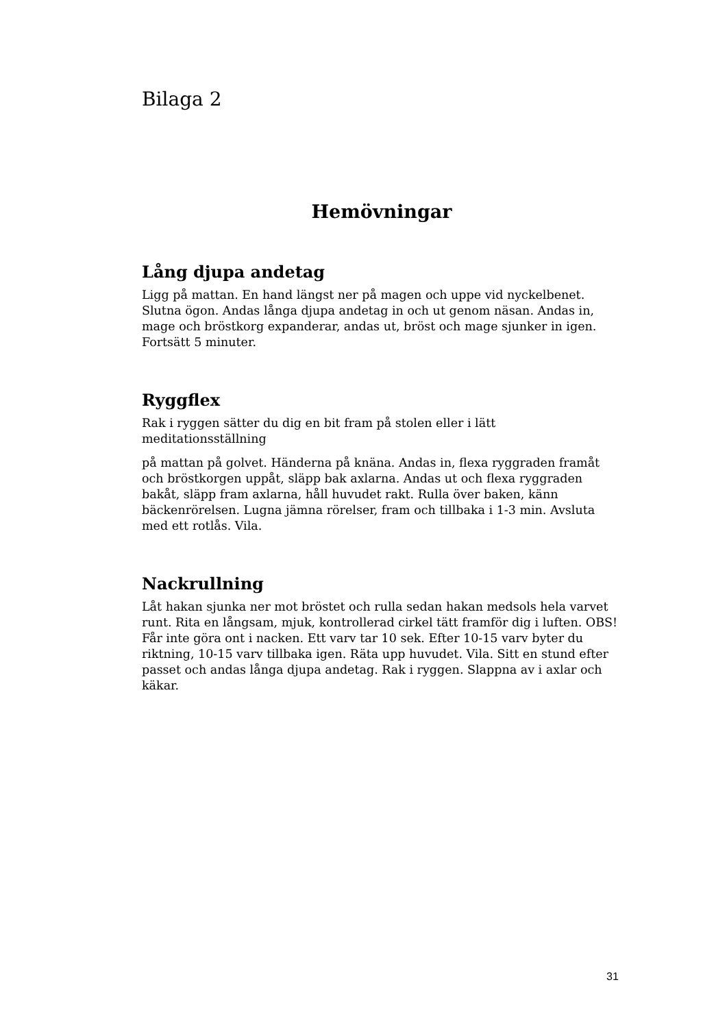Bilaga 2
Hemövningar
Lång djupa andetag
Ligg på mattan. En hand längst ner på magen och uppe vid nyckelbenet. Slutna ögon. Andas långa djupa andetag in och ut genom näsan. Andas in, mage och bröstkorg expanderar, andas ut, bröst och mage sjunker in igen. Fortsätt 5 minuter.
Ryggflex
Rak i ryggen sätter du dig en bit fram på stolen eller i lätt meditationsställning
på mattan på golvet. Händerna på knäna. Andas in, flexa ryggraden framåt och bröstkorgen uppåt, släpp bak axlarna. Andas ut och flexa ryggraden bakåt, släpp fram axlarna, håll huvudet rakt. Rulla över baken, känn bäckenrörelsen. Lugna jämna rörelser, fram och tillbaka i 1-3 min. Avsluta med ett rotlås. Vila.
Nackrullning
Låt hakan sjunka ner mot bröstet och rulla sedan hakan medsols hela varvet runt. Rita en långsam, mjuk, kontrollerad cirkel tätt framför dig i luften. OBS! Får inte göra ont i nacken. Ett varv tar 10 sek. Efter 10-15 varv byter du riktning, 10-15 varv tillbaka igen. Räta upp huvudet. Vila. Sitt en stund efter passet och andas långa djupa andetag. Rak i ryggen. Slappna av i axlar och käkar.
31